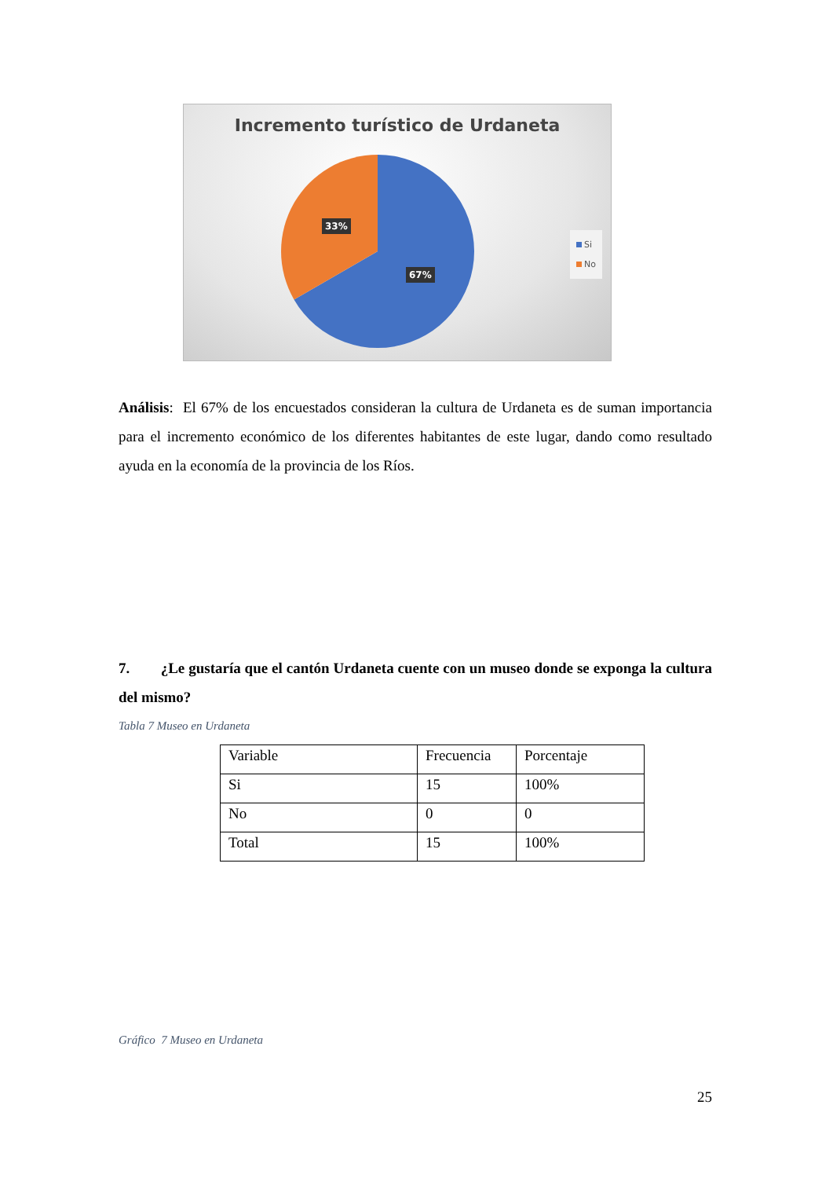Incremento turístico de Urdaneta
33%
67%
Si
No
Análisis: El 67% de los encuestados consideran la cultura de Urdaneta es de suman importancia para el incremento económico de los diferentes habitantes de este lugar, dando como resultado ayuda en la economía de la provincia de los Ríos.
7. ¿Le gustaría que el cantón Urdaneta cuente con un museo donde se exponga la cultura del mismo?
Tabla 7 Museo en Urdaneta
| Variable | Frecuencia | Porcentaje |
| Si | 15 | 100% |
| No | 0 | 0 |
| Total | 15 | 100% |
Gráfico 7 Museo en Urdaneta
25